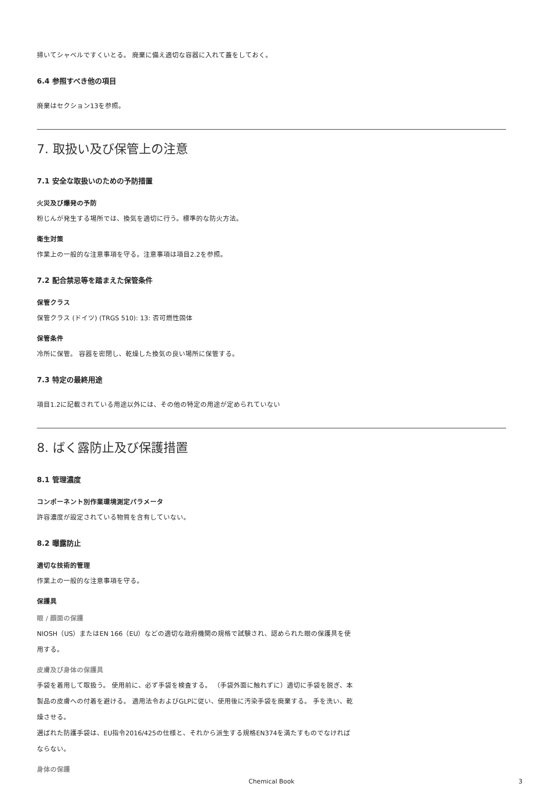掃いてシャベルですくいとる。 廃棄に備え適切な容器に入れて蓋をしておく。
6.4 参照すべき他の項目
廃棄はセクション13を参照。
7. 取扱い及び保管上の注意
7.1 安全な取扱いのための予防措置
火災及び爆発の予防
粉じんが発生する場所では、換気を適切に行う。標準的な防火方法。
衛生対策
作業上の一般的な注意事項を守る。注意事項は項目2.2を参照。
7.2 配合禁忌等を踏まえた保管条件
保管クラス
保管クラス (ドイツ) (TRGS 510): 13: 否可燃性固体
保管条件
冷所に保管。 容器を密閉し、乾燥した換気の良い場所に保管する。
7.3 特定の最終用途
項目1.2に記載されている用途以外には、その他の特定の用途が定められていない
8. ばく露防止及び保護措置
8.1 管理濃度
コンポーネント別作業環境測定パラメータ
許容濃度が設定されている物質を含有していない。
8.2 曝露防止
適切な技術的管理
作業上の一般的な注意事項を守る。
保護具
眼 / 顔面の保護
NIOSH（US）またはEN 166（EU）などの適切な政府機関の規格で試験され、認められた眼の保護具を使用する。
皮膚及び身体の保護具
手袋を着用して取扱う。 使用前に、必ず手袋を検査する。 （手袋外面に触れずに）適切に手袋を脱ぎ、本製品の皮膚への付着を避ける。 適用法令およびGLPに従い、使用後に汚染手袋を廃棄する。 手を洗い、乾燥させる。
選ばれた防護手袋は、EU指令2016/425の仕様と、それから派生する規格EN374を満たすものでなければならない。
身体の保護
Chemical Book 3